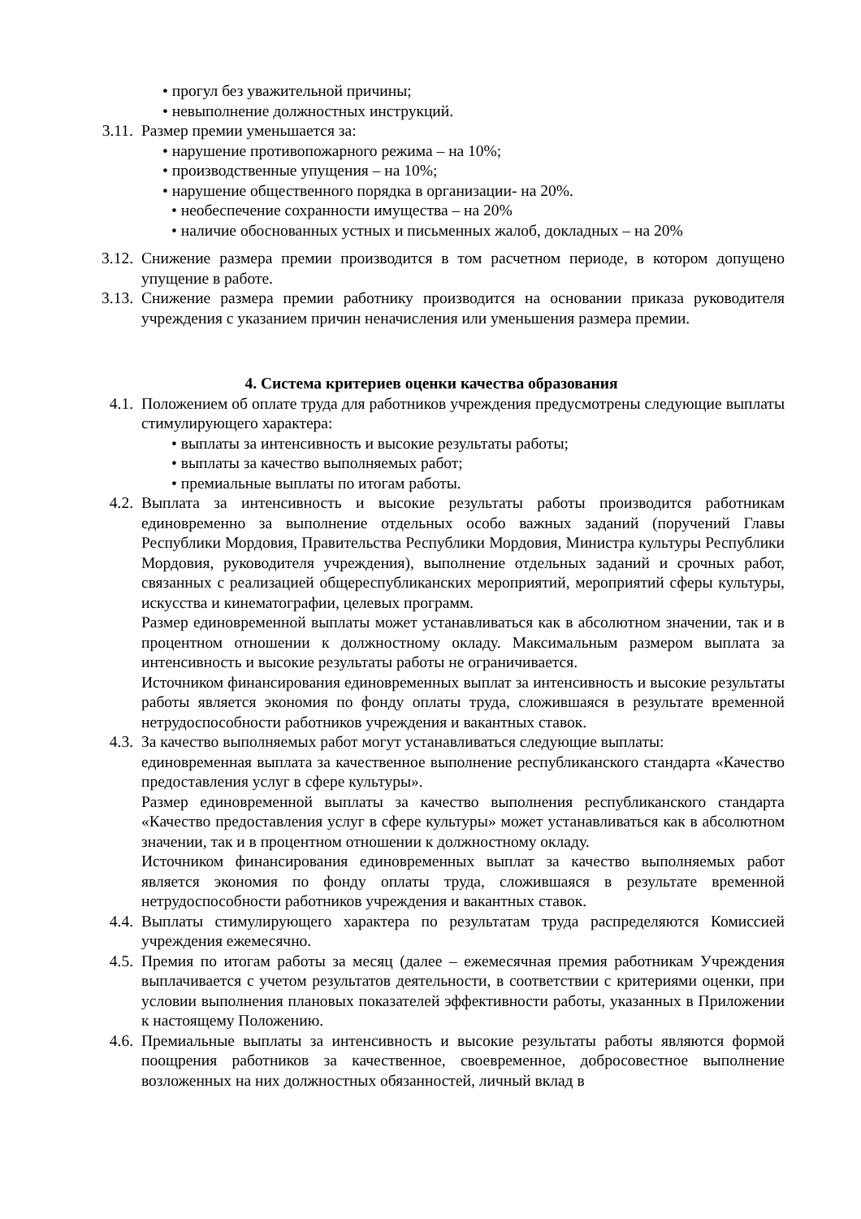• прогул без уважительной причины;
• невыполнение должностных инструкций.
3.11. Размер премии уменьшается за:
• нарушение противопожарного режима – на 10%;
• производственные упущения – на 10%;
• нарушение общественного порядка в организации- на 20%.
• необеспечение сохранности имущества – на 20%
• наличие обоснованных устных и письменных жалоб, докладных – на 20%
3.12. Снижение размера премии производится в том расчетном периоде, в котором допущено упущение в работе.
3.13. Снижение размера премии работнику производится на основании приказа руководителя учреждения с указанием причин неначисления или уменьшения размера премии.
4. Система критериев оценки качества образования
4.1. Положением об оплате труда для работников учреждения предусмотрены следующие выплаты стимулирующего характера:
• выплаты за интенсивность и высокие результаты работы;
• выплаты за качество выполняемых работ;
• премиальные выплаты по итогам работы.
4.2. Выплата за интенсивность и высокие результаты работы производится работникам единовременно за выполнение отдельных особо важных заданий (поручений Главы Республики Мордовия, Правительства Республики Мордовия, Министра культуры Республики Мордовия, руководителя учреждения), выполнение отдельных заданий и срочных работ, связанных с реализацией общереспубликанских мероприятий, мероприятий сферы культуры, искусства и кинематографии, целевых программ.
Размер единовременной выплаты может устанавливаться как в абсолютном значении, так и в процентном отношении к должностному окладу. Максимальным размером выплата за интенсивность и высокие результаты работы не ограничивается.
Источником финансирования единовременных выплат за интенсивность и высокие результаты работы является экономия по фонду оплаты труда, сложившаяся в результате временной нетрудоспособности работников учреждения и вакантных ставок.
4.3. За качество выполняемых работ могут устанавливаться следующие выплаты:
единовременная выплата за качественное выполнение республиканского стандарта «Качество предоставления услуг в сфере культуры».
Размер единовременной выплаты за качество выполнения республиканского стандарта «Качество предоставления услуг в сфере культуры» может устанавливаться как в абсолютном значении, так и в процентном отношении к должностному окладу.
Источником финансирования единовременных выплат за качество выполняемых работ является экономия по фонду оплаты труда, сложившаяся в результате временной нетрудоспособности работников учреждения и вакантных ставок.
4.4. Выплаты стимулирующего характера по результатам труда распределяются Комиссией учреждения ежемесячно.
4.5. Премия по итогам работы за месяц (далее – ежемесячная премия работникам Учреждения выплачивается с учетом результатов деятельности, в соответствии с критериями оценки, при условии выполнения плановых показателей эффективности работы, указанных в Приложении к настоящему Положению.
4.6. Премиальные выплаты за интенсивность и высокие результаты работы являются формой поощрения работников за качественное, своевременное, добросовестное выполнение возложенных на них должностных обязанностей, личный вклад в